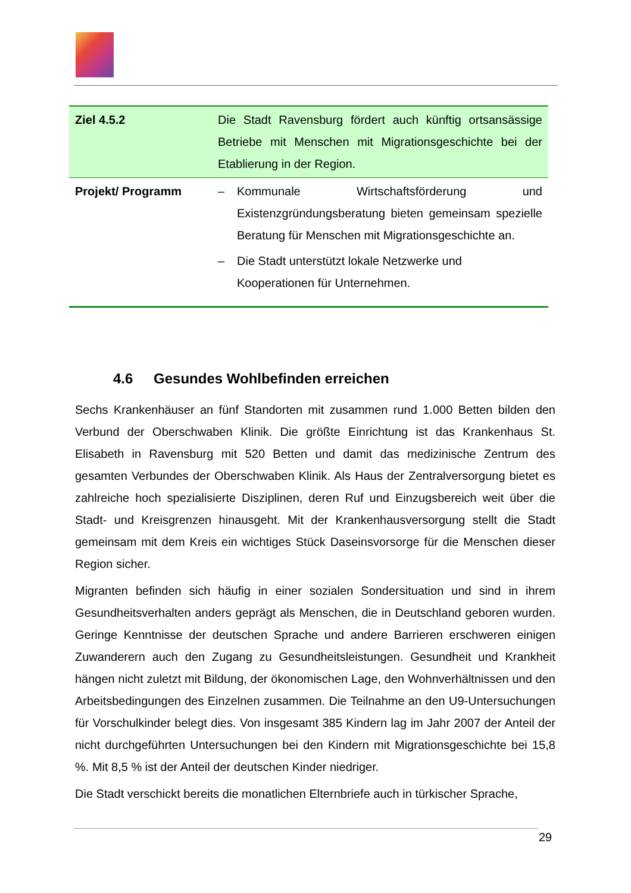| Ziel 4.5.2 | Die Stadt Ravensburg fördert auch künftig ortsansässige Betriebe mit Menschen mit Migrationsgeschichte bei der Etablierung in der Region. |
| Projekt/ Programm | – Kommunale Wirtschaftsförderung und Existenzgründungsberatung bieten gemeinsam spezielle Beratung für Menschen mit Migrationsgeschichte an. – Die Stadt unterstützt lokale Netzwerke und Kooperationen für Unternehmen. |
4.6 Gesundes Wohlbefinden erreichen
Sechs Krankenhäuser an fünf Standorten mit zusammen rund 1.000 Betten bilden den Verbund der Oberschwaben Klinik. Die größte Einrichtung ist das Krankenhaus St. Elisabeth in Ravensburg mit 520 Betten und damit das medizinische Zentrum des gesamten Verbundes der Oberschwaben Klinik. Als Haus der Zentralversorgung bietet es zahlreiche hoch spezialisierte Disziplinen, deren Ruf und Einzugsbereich weit über die Stadt- und Kreisgrenzen hinausgeht. Mit der Krankenhausversorgung stellt die Stadt gemeinsam mit dem Kreis ein wichtiges Stück Daseinsvorsorge für die Menschen dieser Region sicher.
Migranten befinden sich häufig in einer sozialen Sondersituation und sind in ihrem Gesundheitsverhalten anders geprägt als Menschen, die in Deutschland geboren wurden. Geringe Kenntnisse der deutschen Sprache und andere Barrieren erschweren einigen Zuwanderern auch den Zugang zu Gesundheitsleistungen. Gesundheit und Krankheit hängen nicht zuletzt mit Bildung, der ökonomischen Lage, den Wohnverhältnissen und den Arbeitsbedingungen des Einzelnen zusammen. Die Teilnahme an den U9-Untersuchungen für Vorschulkinder belegt dies. Von insgesamt 385 Kindern lag im Jahr 2007 der Anteil der nicht durchgeführten Untersuchungen bei den Kindern mit Migrationsgeschichte bei 15,8 %. Mit 8,5 % ist der Anteil der deutschen Kinder niedriger.
Die Stadt verschickt bereits die monatlichen Elternbriefe auch in türkischer Sprache,
29